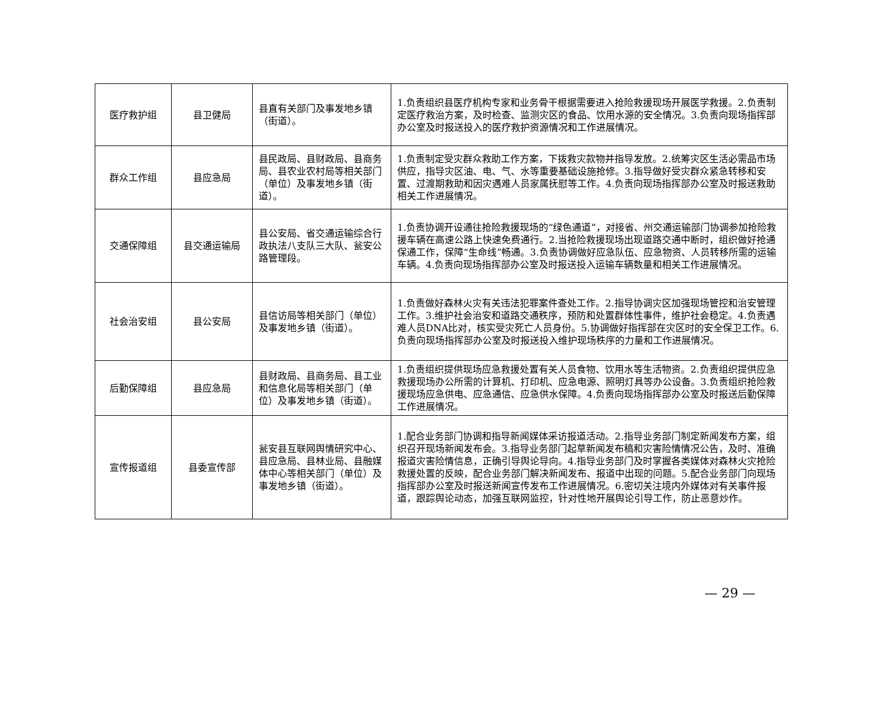| 医疗救护组 | 县卫健局 | 县直有关部门及事发地乡镇（街道）。 | 1.负责组织县医疗机构专家和业务骨干根据需要进入抢险救援现场开展医学救援。2.负责制定医疗救治方案，及时检查、监测灾区的食品、饮用水源的安全情况。3.负责向现场指挥部办公室及时报送投入的医疗救护资源情况和工作进展情况。 |
| 群众工作组 | 县应急局 | 县民政局、县财政局、县商务局、县农业农村局等相关部门（单位）及事发地乡镇（街道）。 | 1.负责制定受灾群众救助工作方案，下拨救灾款物并指导发放。2.统筹灾区生活必需品市场供应，指导灾区油、电、气、水等重要基础设施抢修。3.指导做好受灾群众紧急转移和安置、过渡期救助和因灾遇难人员家属抚慰等工作。4.负责向现场指挥部办公室及时报送救助相关工作进展情况。 |
| 交通保障组 | 县交通运输局 | 县公安局、省交通运输综合行政执法八支队三大队、瓮安公路管理段。 | 1.负责协调开设通往抢险救援现场的“绿色通道”，对接省、州交通运输部门协调参加抢险救援车辆在高速公路上快速免费通行。2.当抢险救援现场出现道路交通中断时，组织做好抢通保通工作，保障“生命线”畅通。3.负责协调做好应急队伍、应急物资、人员转移所需的运输车辆。4.负责向现场指挥部办公室及时报送投入运输车辆数量和相关工作进展情况。 |
| 社会治安组 | 县公安局 | 县信访局等相关部门（单位）及事发地乡镇（街道）。 | 1.负责做好森林火灾有关违法犯罪案件查处工作。2.指导协调灾区加强现场管控和治安管理工作。3.维护社会治安和道路交通秩序，预防和处置群体性事件，维护社会稳定。4.负责遇难人员DNA比对，核实受灾死亡人员身份。5.协调做好指挥部在灾区时的安全保卫工作。6.负责向现场指挥部办公室及时报送投入维护现场秩序的力量和工作进展情况。 |
| 后勤保障组 | 县应急局 | 县财政局、县商务局、县工业和信息化局等相关部门（单位）及事发地乡镇（街道）。 | 1.负责组织提供现场应急救援处置有关人员食物、饮用水等生活物资。2.负责组织提供应急救援现场办公所需的计算机、打印机、应急电源、照明灯具等办公设备。3.负责组织抢险救援现场应急供电、应急通信、应急供水保障。4.负责向现场指挥部办公室及时报送后勤保障工作进展情况。 |
| 宣传报道组 | 县委宣传部 | 瓮安县互联网舆情研究中心、县应急局、县林业局、县融媒体中心等相关部门（单位）及事发地乡镇（街道）。 | 1.配合业务部门协调和指导新闻媒体采访报道活动。2.指导业务部门制定新闻发布方案，组织召开现场新闻发布会。3.指导业务部门起草新闻发布稿和灾害险情情况公告，及时、准确报道灾害险情信息，正确引导舆论导向。4.指导业务部门及时掌握各类媒体对森林火灾抢险救援处置的反映，配合业务部门解决新闻发布、报道中出现的问题。5.配合业务部门向现场指挥部办公室及时报送新闻宣传发布工作进展情况。6.密切关注境内外媒体对有关事件报道，跟踪舆论动态，加强互联网监控，针对性地开展舆论引导工作，防止恶意炒作。 |
— 29 —